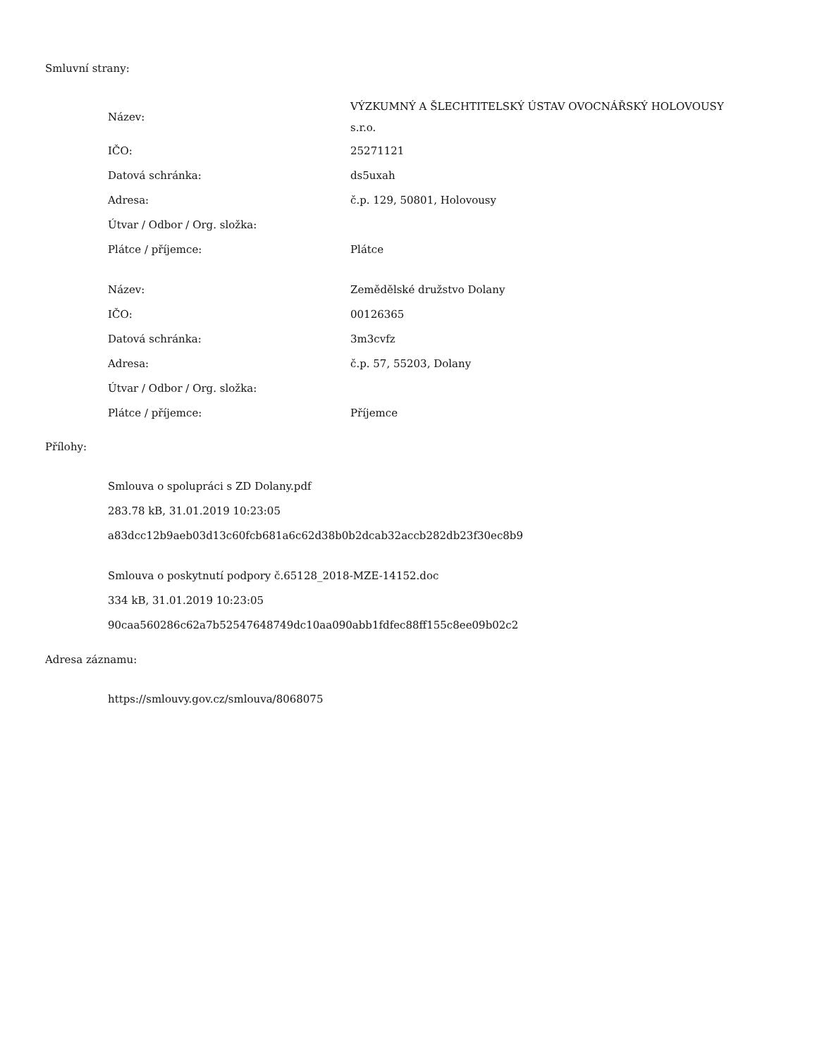Smluvní strany:
| Název: | VÝZKUMNÝ A ŠLECHTITELSKÝ ÚSTAV OVOCNÁŘSKÝ HOLOVOUSY s.r.o. |
| IČO: | 25271121 |
| Datová schránka: | ds5uxah |
| Adresa: | č.p. 129, 50801, Holovousy |
| Útvar / Odbor / Org. složka: | |
| Plátce / příjemce: | Plátce |
| Název: | Zemědělské družstvo Dolany |
| IČO: | 00126365 |
| Datová schránka: | 3m3cvfz |
| Adresa: | č.p. 57, 55203, Dolany |
| Útvar / Odbor / Org. složka: | |
| Plátce / příjemce: | Příjemce |
Přílohy:
Smlouva o spolupráci s ZD Dolany.pdf
283.78 kB, 31.01.2019 10:23:05
a83dcc12b9aeb03d13c60fcb681a6c62d38b0b2dcab32accb282db23f30ec8b9
Smlouva o poskytnutí podpory č.65128_2018-MZE-14152.doc
334 kB, 31.01.2019 10:23:05
90caa560286c62a7b52547648749dc10aa090abb1fdfec88ff155c8ee09b02c2
Adresa záznamu:
https://smlouvy.gov.cz/smlouva/8068075